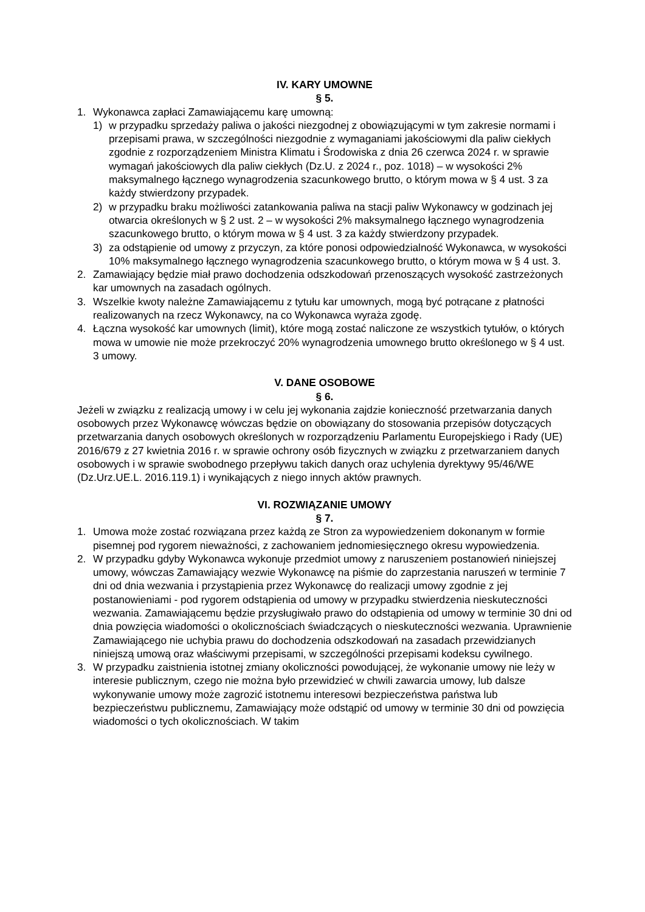IV. KARY UMOWNE
§ 5.
1. Wykonawca zapłaci Zamawiającemu karę umowną:
1) w przypadku sprzedaży paliwa o jakości niezgodnej z obowiązującymi w tym zakresie normami i przepisami prawa, w szczególności niezgodnie z wymaganiami jakościowymi dla paliw ciekłych zgodnie z rozporządzeniem Ministra Klimatu i Środowiska z dnia 26 czerwca 2024 r. w sprawie wymagań jakościowych dla paliw ciekłych (Dz.U. z 2024 r., poz. 1018) – w wysokości 2% maksymalnego łącznego wynagrodzenia szacunkowego brutto, o którym mowa w § 4 ust. 3 za każdy stwierdzony przypadek.
2) w przypadku braku możliwości zatankowania paliwa na stacji paliw Wykonawcy w godzinach jej otwarcia określonych w § 2 ust. 2 – w wysokości 2% maksymalnego łącznego wynagrodzenia szacunkowego brutto, o którym mowa w § 4 ust. 3 za każdy stwierdzony przypadek.
3) za odstąpienie od umowy z przyczyn, za które ponosi odpowiedzialność Wykonawca, w wysokości 10% maksymalnego łącznego wynagrodzenia szacunkowego brutto, o którym mowa w § 4 ust. 3.
2. Zamawiający będzie miał prawo dochodzenia odszkodowań przenoszących wysokość zastrzeżonych kar umownych na zasadach ogólnych.
3. Wszelkie kwoty należne Zamawiającemu z tytułu kar umownych, mogą być potrącane z płatności realizowanych na rzecz Wykonawcy, na co Wykonawca wyraża zgodę.
4. Łączna wysokość kar umownych (limit), które mogą zostać naliczone ze wszystkich tytułów, o których mowa w umowie nie może przekroczyć 20% wynagrodzenia umownego brutto określonego w § 4 ust. 3 umowy.
V. DANE OSOBOWE
§ 6.
Jeżeli w związku z realizacją umowy i w celu jej wykonania zajdzie konieczność przetwarzania danych osobowych przez Wykonawcę wówczas będzie on obowiązany do stosowania przepisów dotyczących przetwarzania danych osobowych określonych w rozporządzeniu Parlamentu Europejskiego i Rady (UE) 2016/679 z 27 kwietnia 2016 r. w sprawie ochrony osób fizycznych w związku z przetwarzaniem danych osobowych i w sprawie swobodnego przepływu takich danych oraz uchylenia dyrektywy 95/46/WE (Dz.Urz.UE.L. 2016.119.1) i wynikających z niego innych aktów prawnych.
VI. ROZWIĄZANIE UMOWY
§ 7.
1. Umowa może zostać rozwiązana przez każdą ze Stron za wypowiedzeniem dokonanym w formie pisemnej pod rygorem nieważności, z zachowaniem jednomiesięcznego okresu wypowiedzenia.
2. W przypadku gdyby Wykonawca wykonuje przedmiot umowy z naruszeniem postanowień niniejszej umowy, wówczas Zamawiający wezwie Wykonawcę na piśmie do zaprzestania naruszeń w terminie 7 dni od dnia wezwania i przystąpienia przez Wykonawcę do realizacji umowy zgodnie z jej postanowieniami - pod rygorem odstąpienia od umowy w przypadku stwierdzenia nieskuteczności wezwania. Zamawiającemu będzie przysługiwało prawo do odstąpienia od umowy w terminie 30 dni od dnia powzięcia wiadomości o okolicznościach świadczących o nieskuteczności wezwania. Uprawnienie Zamawiającego nie uchybia prawu do dochodzenia odszkodowań na zasadach przewidzianych niniejszą umową oraz właściwymi przepisami, w szczególności przepisami kodeksu cywilnego.
3. W przypadku zaistnienia istotnej zmiany okoliczności powodującej, że wykonanie umowy nie leży w interesie publicznym, czego nie można było przewidzieć w chwili zawarcia umowy, lub dalsze wykonywanie umowy może zagrozić istotnemu interesowi bezpieczeństwa państwa lub bezpieczeństwu publicznemu, Zamawiający może odstąpić od umowy w terminie 30 dni od powzięcia wiadomości o tych okolicznościach. W takim